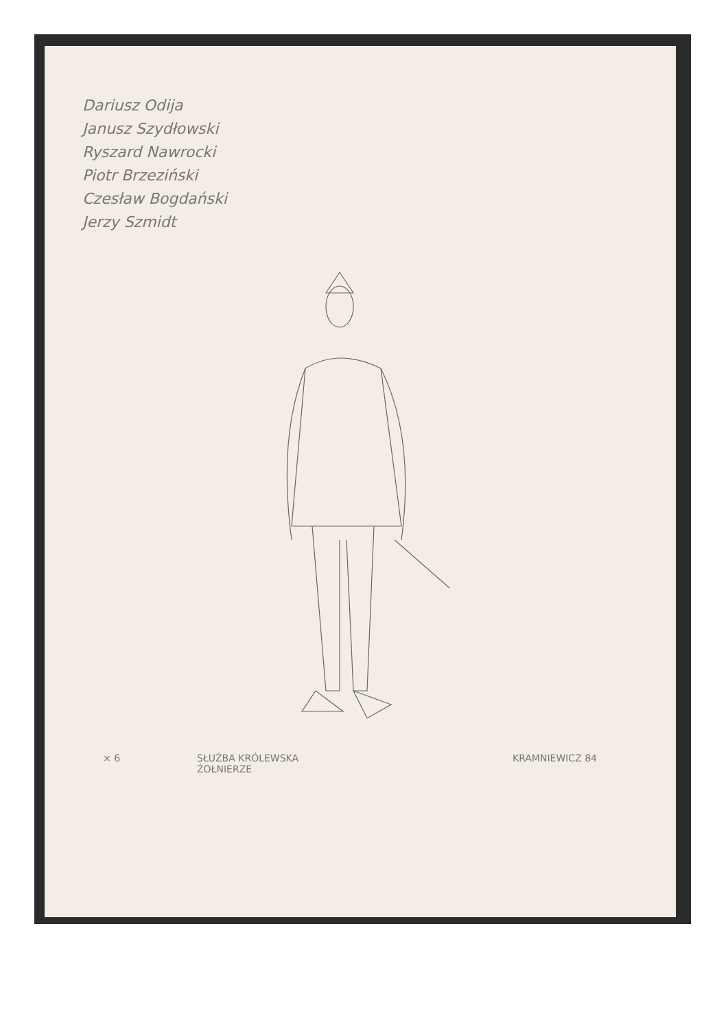Dariusz Odija
Janusz Szydłowski
Ryszard Nawrocki
Piotr Brzeziński
Czesław Bogdański
Jerzy Szmidt
× 6 SŁUŻBA KRÓLEWSKA
ŻOŁNIERZE KRAMNIEWICZ 84